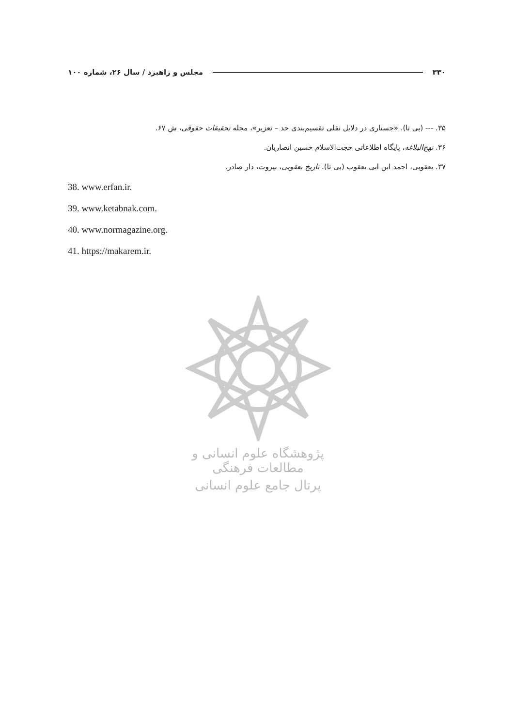۳۳۰ مجلس و راهبرد / سال ۲۶، شماره ۱۰۰
۳۵. --- (بی تا). «جستاری در دلایل نقلی تقسیم‌بندی حد – تعزیر»، مجله تحقیقات حقوقی، ش ۶۷.
۳۶. نهج‌البلاغه، پایگاه اطلاعاتی حجت‌الاسلام حسین انصاریان.
۳۷. یعقوبی، احمد ابن ابی یعقوب (بی تا). تاریخ یعقوبی، بیروت، دار صادر.
38. www.erfan.ir.
39. www.ketabnak.com.
40. www.normagazine.org.
41. https://makarem.ir.
پژوهشگاه علوم انسانی و مطالعات فرهنگی
پرتال جامع علوم انسانی